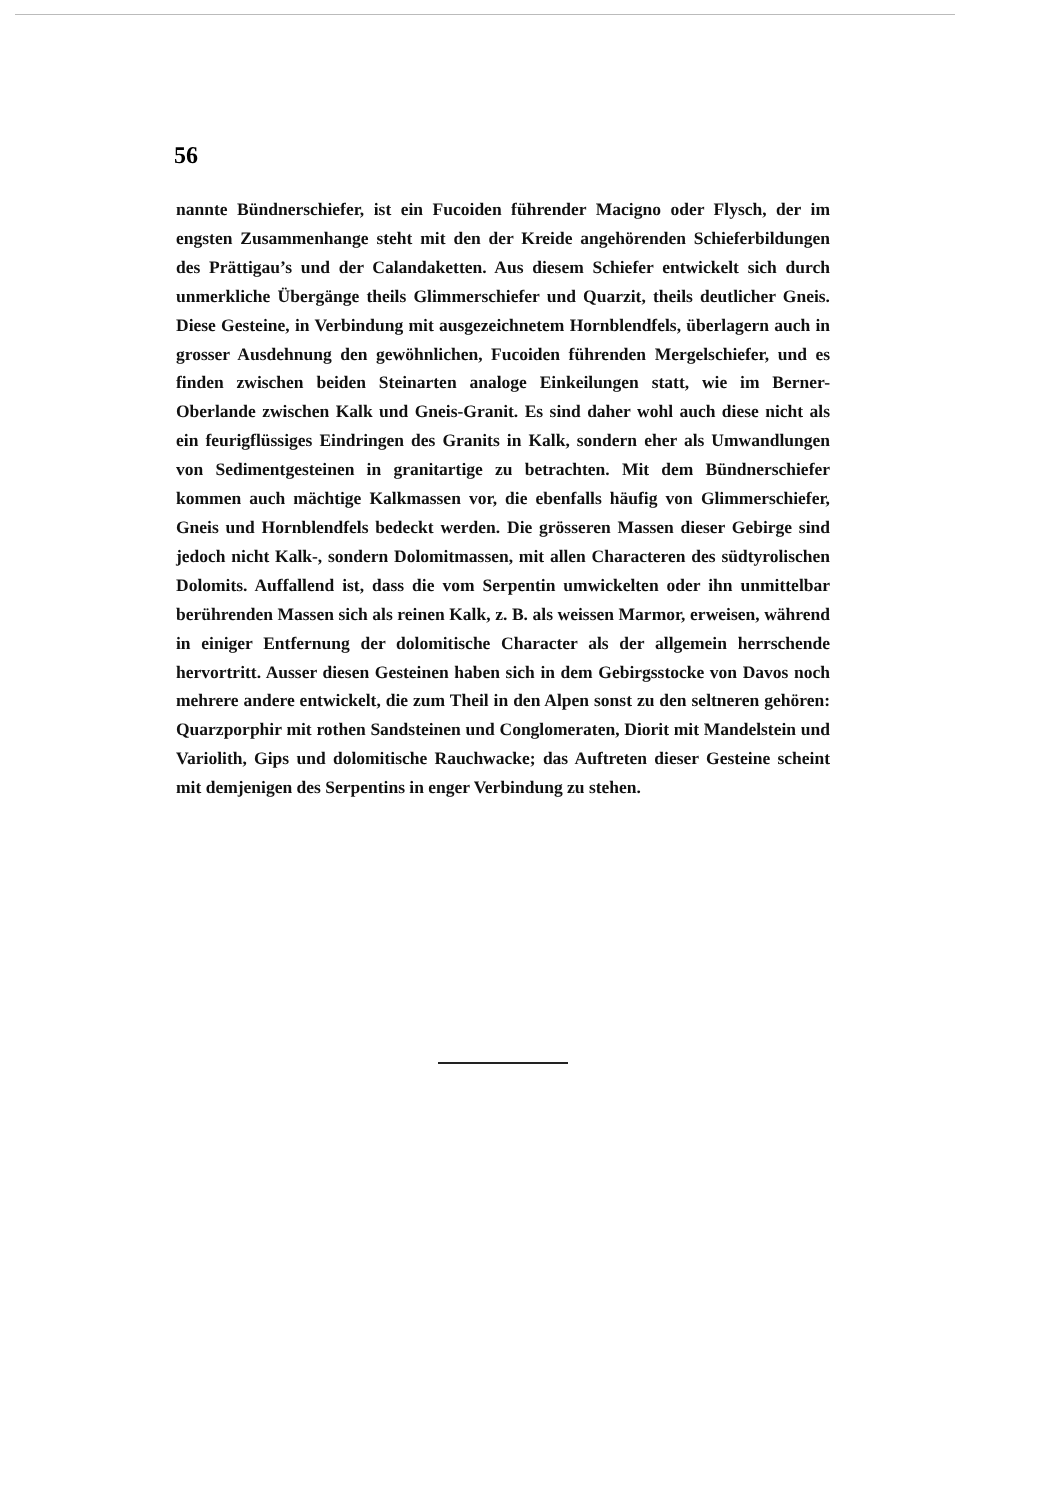56
nannte Bündnerschiefer, ist ein Fucoiden führender Macigno oder Flysch, der im engsten Zusammenhange steht mit den der Kreide angehörenden Schieferbildungen des Prättigau’s und der Calandaketten. Aus diesem Schiefer entwickelt sich durch unmerkliche Übergänge theils Glimmerschiefer und Quarzit, theils deutlicher Gneis. Diese Gesteine, in Verbindung mit ausgezeichnetem Hornblendfels, überlagern auch in grosser Ausdehnung den gewöhnlichen, Fucoiden führenden Mergelschiefer, und es finden zwischen beiden Steinarten analoge Einkeilungen statt, wie im Berner-Oberlande zwischen Kalk und Gneis-Granit. Es sind daher wohl auch diese nicht als ein feurigflüssiges Eindringen des Granits in Kalk, sondern eher als Umwandlungen von Sedimentgesteinen in granitartige zu betrachten. Mit dem Bündnerschiefer kommen auch mächtige Kalkmassen vor, die ebenfalls häufig von Glimmerschiefer, Gneis und Hornblendfels bedeckt werden. Die grösseren Massen dieser Gebirge sind jedoch nicht Kalk-, sondern Dolomitmassen, mit allen Characteren des südtyrolischen Dolomits. Auffallend ist, dass die vom Serpentin umwickelten oder ihn unmittelbar berührenden Massen sich als reinen Kalk, z. B. als weissen Marmor, erweisen, während in einiger Entfernung der dolomitische Character als der allgemein herrschende hervortritt. Ausser diesen Gesteinen haben sich in dem Gebirgsstocke von Davos noch mehrere andere entwickelt, die zum Theil in den Alpen sonst zu den seltneren gehören: Quarzporphir mit rothen Sandsteinen und Conglomeraten, Diorit mit Mandelstein und Variolith, Gips und dolomitische Rauchwacke; das Auftreten dieser Gesteine scheint mit demjenigen des Serpentins in enger Verbindung zu stehen.